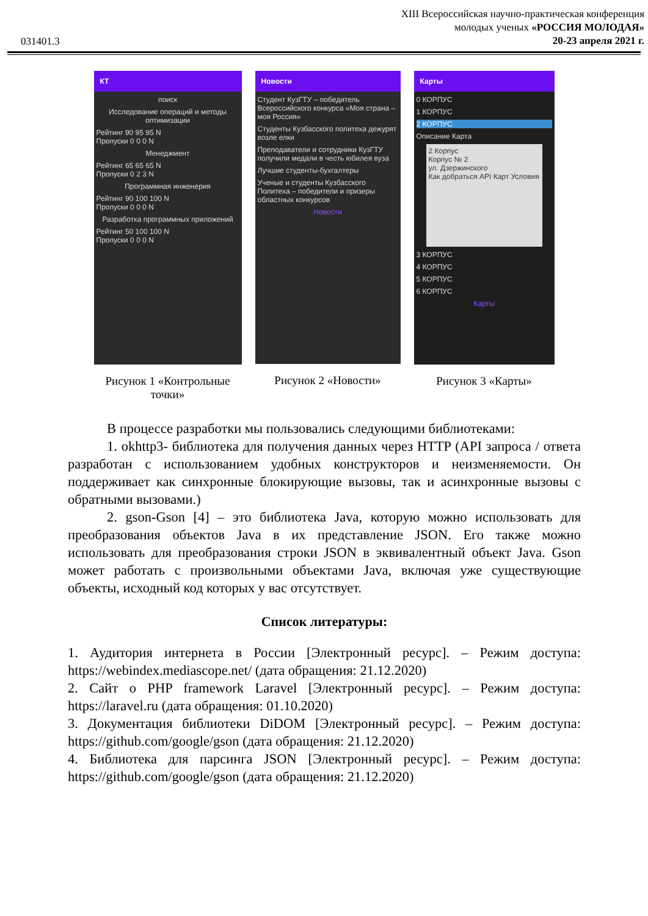031401.3
XIII Всероссийская научно-практическая конференция
молодых ученых «РОССИЯ МОЛОДАЯ»
20-23 апреля 2021 г.
КТ
поиск
Исследование операций и методы оптимизации
Рейтинг 90 95 95 N
Пропуски 0 0 0 N
Менеджмент
Рейтинг 65 65 65 N
Пропуски 0 2 3 N
Программная инженерия
Рейтинг 90 100 100 N
Пропуски 0 0 0 N
Разработка программных приложений
Рейтинг 50 100 100 N
Пропуски 0 0 0 N
Рисунок 1 «Контрольные точки»
Новости
Студент КузГТУ – победитель Всероссийского конкурса «Моя страна – моя Россия»
Студенты Кузбасского политеха дежурят возле елки
Преподаватели и сотрудники КузГТУ получили медали в честь юбилея вуза
Лучшие студенты-бухгалтеры
Ученые и студенты Кузбасского Политеха – победители и призеры областных конкурсов
Новости
Рисунок 2 «Новости»
Карты
0 КОРПУС
1 КОРПУС
2 КОРПУС
Описание Карта
2 Корпус
Корпус № 2
ул. Дзержинского
Как добраться API Карт Условия
3 КОРПУС
4 КОРПУС
5 КОРПУС
6 КОРПУС
Карты
Рисунок 3 «Карты»
В процессе разработки мы пользовались следующими библиотеками:
1. okhttp3- библиотека для получения данных через HTTP (API запроса / ответа разработан с использованием удобных конструкторов и неизменяемости. Он поддерживает как синхронные блокирующие вызовы, так и асинхронные вызовы с обратными вызовами.)
2. gson-Gson [4] – это библиотека Java, которую можно использовать для преобразования объектов Java в их представление JSON. Его также можно использовать для преобразования строки JSON в эквивалентный объект Java. Gson может работать с произвольными объектами Java, включая уже существующие объекты, исходный код которых у вас отсутствует.
Список литературы:
1. Аудитория интернета в России [Электронный ресурс]. – Режим доступа: https://webindex.mediascope.net/ (дата обращения: 21.12.2020)
2. Сайт о PHP framework Laravel [Электронный ресурс]. – Режим доступа: https://laravel.ru (дата обращения: 01.10.2020)
3. Документация библиотеки DiDOM [Электронный ресурс]. – Режим доступа: https://github.com/google/gson (дата обращения: 21.12.2020)
4. Библиотека для парсинга JSON [Электронный ресурс]. – Режим доступа: https://github.com/google/gson (дата обращения: 21.12.2020)